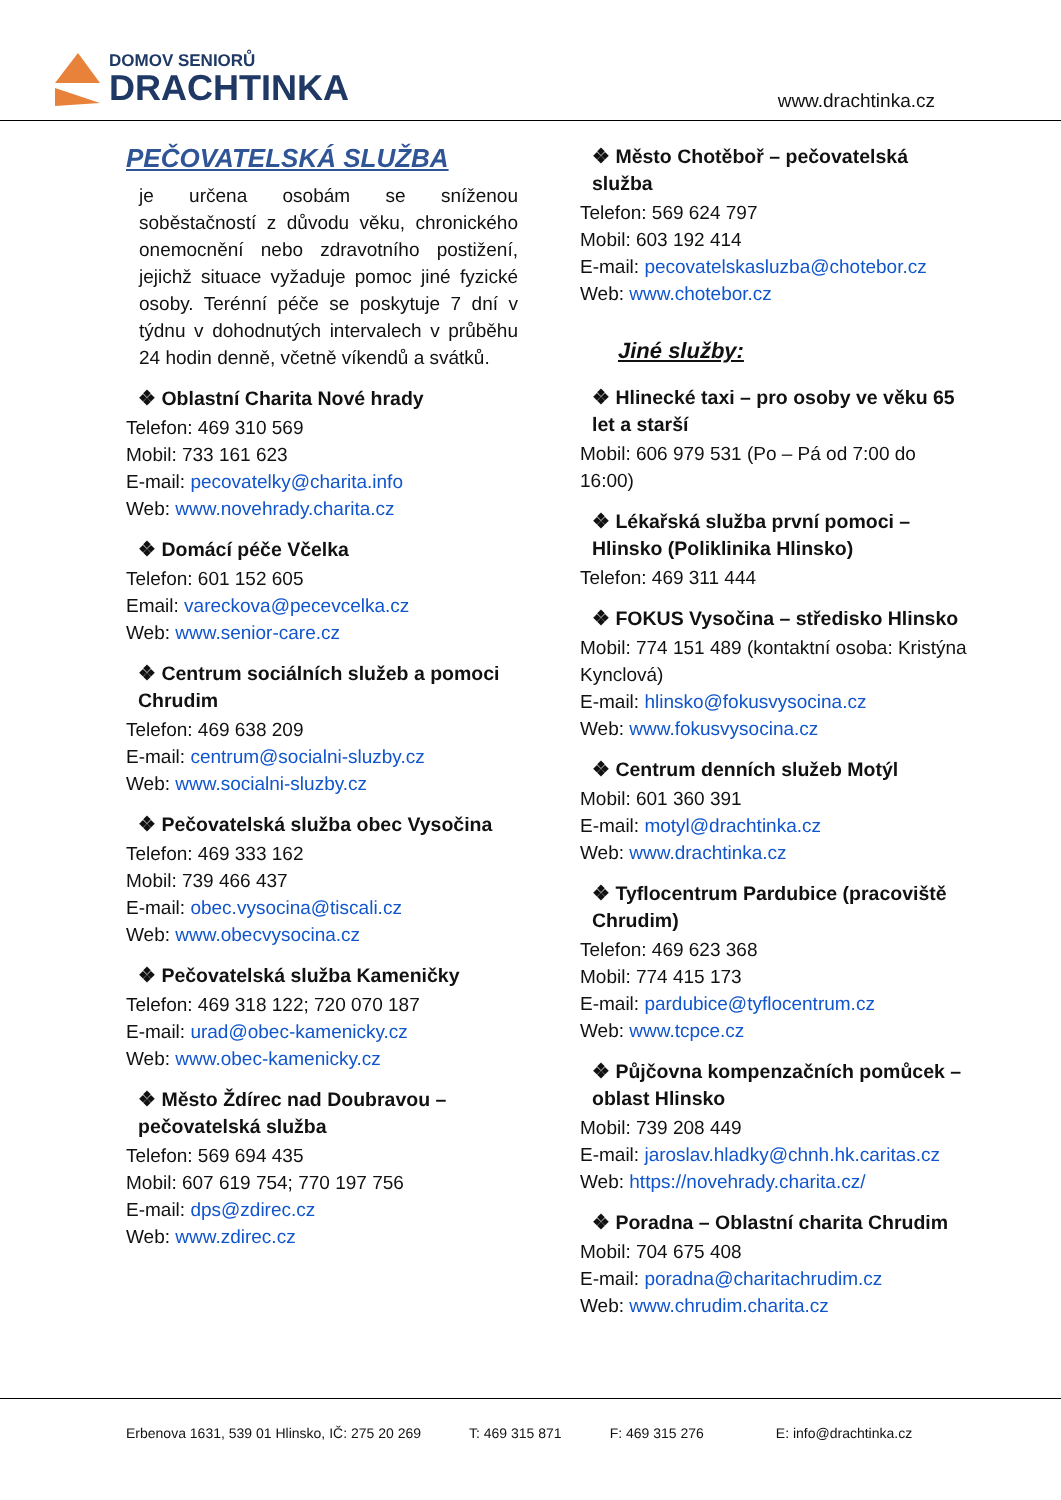DOMOV SENIORŮ
DRACHTINKA
www.drachtinka.cz
PEČOVATELSKÁ SLUŽBA
je určena osobám se sníženou soběstačností z důvodu věku, chronického onemocnění nebo zdravotního postižení, jejichž situace vyžaduje pomoc jiné fyzické osoby. Terénní péče se poskytuje 7 dní v týdnu v dohodnutých intervalech v průběhu 24 hodin denně, včetně víkendů a svátků.
❖ Oblastní Charita Nové hrady
Telefon: 469 310 569
Mobil: 733 161 623
E-mail: pecovatelky@charita.info
Web: www.novehrady.charita.cz
❖ Domácí péče Včelka
Telefon: 601 152 605
Email: vareckova@pecevcelka.cz
Web: www.senior-care.cz
❖ Centrum sociálních služeb a pomoci Chrudim
Telefon: 469 638 209
E-mail: centrum@socialni-sluzby.cz
Web: www.socialni-sluzby.cz
❖ Pečovatelská služba obec Vysočina
Telefon: 469 333 162
Mobil: 739 466 437
E-mail: obec.vysocina@tiscali.cz
Web: www.obecvysocina.cz
❖ Pečovatelská služba Kameničky
Telefon: 469 318 122; 720 070 187
E-mail: urad@obec-kamenicky.cz
Web: www.obec-kamenicky.cz
❖ Město Ždírec nad Doubravou – pečovatelská služba
Telefon: 569 694 435
Mobil: 607 619 754; 770 197 756
E-mail: dps@zdirec.cz
Web: www.zdirec.cz
❖ Město Chotěboř – pečovatelská služba
Telefon: 569 624 797
Mobil: 603 192 414
E-mail: pecovatelskasluzba@chotebor.cz
Web: www.chotebor.cz
Jiné služby:
❖ Hlinecké taxi – pro osoby ve věku 65 let a starší
Mobil: 606 979 531 (Po – Pá od 7:00 do 16:00)
❖ Lékařská služba první pomoci – Hlinsko (Poliklinika Hlinsko)
Telefon: 469 311 444
❖ FOKUS Vysočina – středisko Hlinsko
Mobil: 774 151 489 (kontaktní osoba: Kristýna Kynclová)
E-mail: hlinsko@fokusvysocina.cz
Web: www.fokusvysocina.cz
❖ Centrum denních služeb Motýl
Mobil: 601 360 391
E-mail: motyl@drachtinka.cz
Web: www.drachtinka.cz
❖ Tyflocentrum Pardubice (pracoviště Chrudim)
Telefon: 469 623 368
Mobil: 774 415 173
E-mail: pardubice@tyflocentrum.cz
Web: www.tcpce.cz
❖ Půjčovna kompenzačních pomůcek – oblast Hlinsko
Mobil: 739 208 449
E-mail: jaroslav.hladky@chnh.hk.caritas.cz
Web: https://novehrady.charita.cz/
❖ Poradna – Oblastní charita Chrudim
Mobil: 704 675 408
E-mail: poradna@charitachrudim.cz
Web: www.chrudim.charita.cz
Erbenova 1631, 539 01 Hlinsko, IČ: 275 20 269 T: 469 315 871 F: 469 315 276 E: info@drachtinka.cz